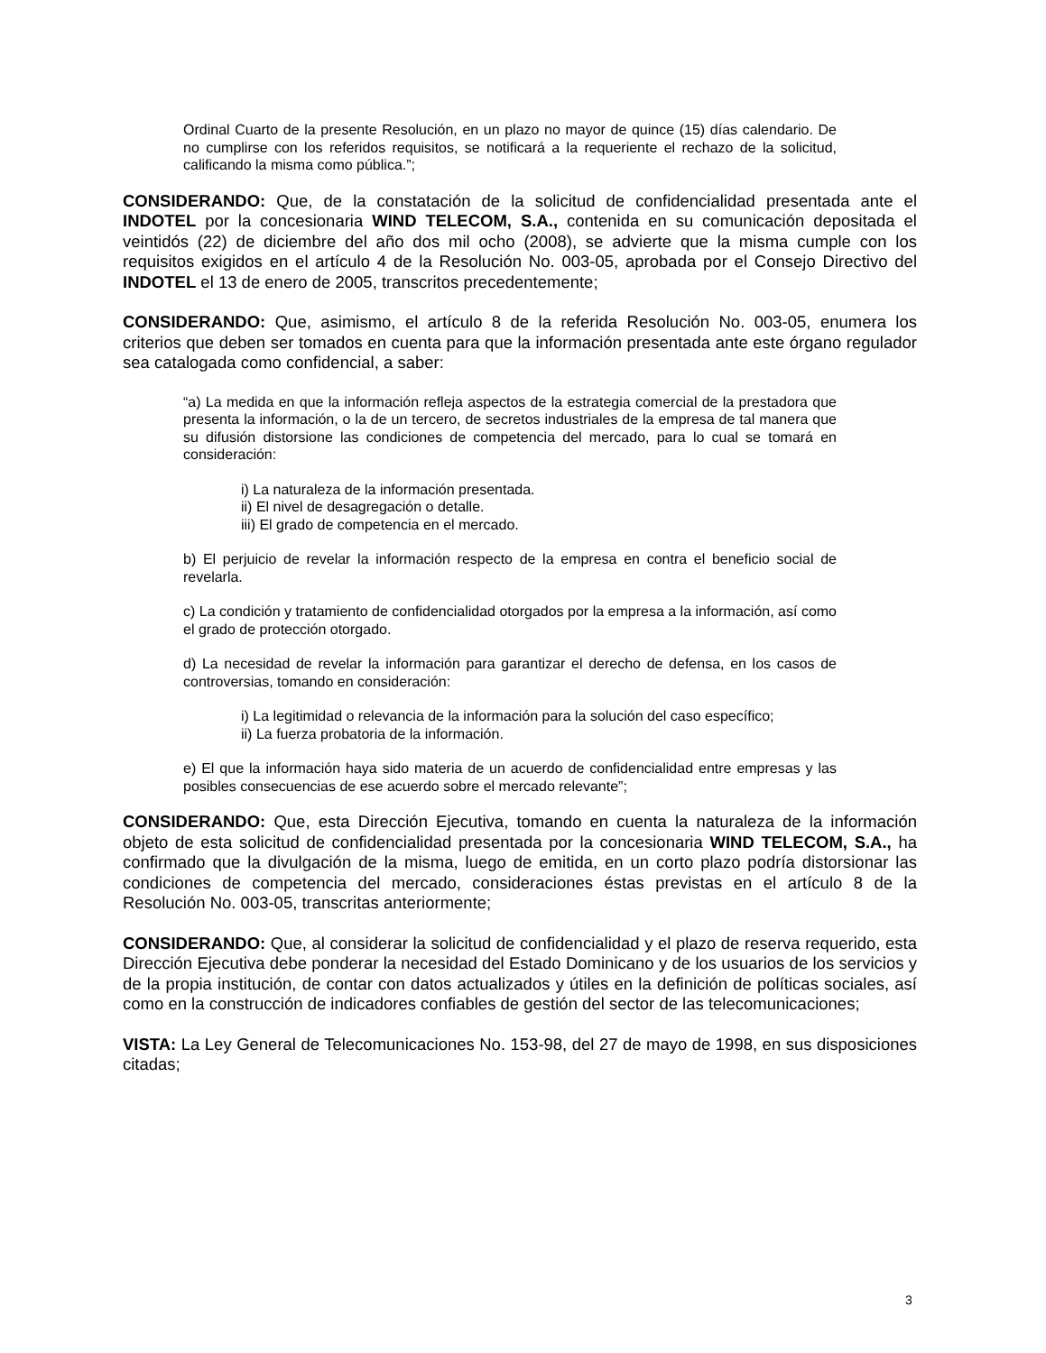Ordinal Cuarto de la presente Resolución, en un plazo no mayor de quince (15) días calendario. De no cumplirse con los referidos requisitos, se notificará a la requeriente el rechazo de la solicitud, calificando la misma como pública.”;
CONSIDERANDO: Que, de la constatación de la solicitud de confidencialidad presentada ante el INDOTEL por la concesionaria WIND TELECOM, S.A., contenida en su comunicación depositada el veintidós (22) de diciembre del año dos mil ocho (2008), se advierte que la misma cumple con los requisitos exigidos en el artículo 4 de la Resolución No. 003-05, aprobada por el Consejo Directivo del INDOTEL el 13 de enero de 2005, transcritos precedentemente;
CONSIDERANDO: Que, asimismo, el artículo 8 de la referida Resolución No. 003-05, enumera los criterios que deben ser tomados en cuenta para que la información presentada ante este órgano regulador sea catalogada como confidencial, a saber:
“a) La medida en que la información refleja aspectos de la estrategia comercial de la prestadora que presenta la información, o la de un tercero, de secretos industriales de la empresa de tal manera que su difusión distorsione las condiciones de competencia del mercado, para lo cual se tomará en consideración:
i) La naturaleza de la información presentada.
ii) El nivel de desagregación o detalle.
iii) El grado de competencia en el mercado.
b) El perjuicio de revelar la información respecto de la empresa en contra el beneficio social de revelarla.
c) La condición y tratamiento de confidencialidad otorgados por la empresa a la información, así como el grado de protección otorgado.
d) La necesidad de revelar la información para garantizar el derecho de defensa, en los casos de controversias, tomando en consideración:
i) La legitimidad o relevancia de la información para la solución del caso específico;
ii) La fuerza probatoria de la información.
e) El que la información haya sido materia de un acuerdo de confidencialidad entre empresas y las posibles consecuencias de ese acuerdo sobre el mercado relevante”;
CONSIDERANDO: Que, esta Dirección Ejecutiva, tomando en cuenta la naturaleza de la información objeto de esta solicitud de confidencialidad presentada por la concesionaria WIND TELECOM, S.A., ha confirmado que la divulgación de la misma, luego de emitida, en un corto plazo podría distorsionar las condiciones de competencia del mercado, consideraciones éstas previstas en el artículo 8 de la Resolución No. 003-05, transcritas anteriormente;
CONSIDERANDO: Que, al considerar la solicitud de confidencialidad y el plazo de reserva requerido, esta Dirección Ejecutiva debe ponderar la necesidad del Estado Dominicano y de los usuarios de los servicios y de la propia institución, de contar con datos actualizados y útiles en la definición de políticas sociales, así como en la construcción de indicadores confiables de gestión del sector de las telecomunicaciones;
VISTA: La Ley General de Telecomunicaciones No. 153-98, del 27 de mayo de 1998, en sus disposiciones citadas;
3